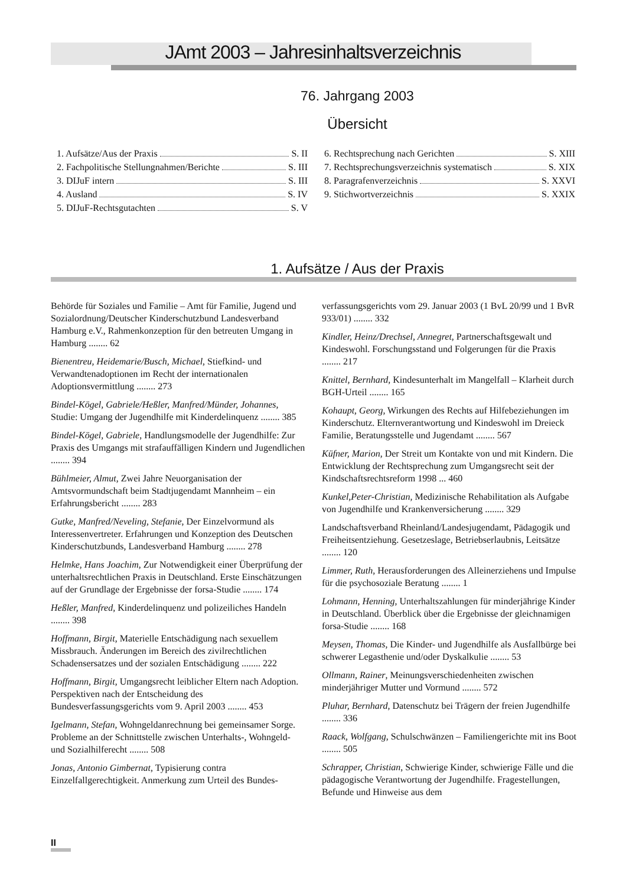JAmt 2003 – Jahresinhaltsverzeichnis
76. Jahrgang 2003
Übersicht
1. Aufsätze/Aus der Praxis S. II
2. Fachpolitische Stellungnahmen/Berichte S. III
3. DIJuF intern S. III
4. Ausland S. IV
5. DIJuF-Rechtsgutachten S. V
6. Rechtsprechung nach Gerichten S. XIII
7. Rechtsprechungsverzeichnis systematisch S. XIX
8. Paragrafenverzeichnis S. XXVI
9. Stichwortverzeichnis S. XXIX
1. Aufsätze / Aus der Praxis
Behörde für Soziales und Familie – Amt für Familie, Jugend und Sozialordnung/Deutscher Kinderschutzbund Landesverband Hamburg e.V., Rahmenkonzeption für den betreuten Umgang in Hamburg ........ 62
Bienentreu, Heidemarie/Busch, Michael, Stiefkind- und Verwandtenadoptionen im Recht der internationalen Adoptionsvermittlung ........ 273
Bindel-Kögel, Gabriele/Heßler, Manfred/Münder, Johannes, Studie: Umgang der Jugendhilfe mit Kinderdelinquenz ........ 385
Bindel-Kögel, Gabriele, Handlungsmodelle der Jugendhilfe: Zur Praxis des Umgangs mit strafauffälligen Kindern und Jugendlichen ........ 394
Bühlmeier, Almut, Zwei Jahre Neuorganisation der Amtsvormundschaft beim Stadtjugendamt Mannheim – ein Erfahrungsbericht ........ 283
Gutke, Manfred/Neveling, Stefanie, Der Einzelvormund als Interessenvertreter. Erfahrungen und Konzeption des Deutschen Kinderschutzbunds, Landesverband Hamburg ........ 278
Helmke, Hans Joachim, Zur Notwendigkeit einer Überprüfung der unterhaltsrechtlichen Praxis in Deutschland. Erste Einschätzungen auf der Grundlage der Ergebnisse der forsa-Studie ........ 174
Heßler, Manfred, Kinderdelinquenz und polizeiliches Handeln ........ 398
Hoffmann, Birgit, Materielle Entschädigung nach sexuellem Missbrauch. Änderungen im Bereich des zivilrechtlichen Schadensersatzes und der sozialen Entschädigung ........ 222
Hoffmann, Birgit, Umgangsrecht leiblicher Eltern nach Adoption. Perspektiven nach der Entscheidung des Bundesverfassungsgerichts vom 9. April 2003 ........ 453
Igelmann, Stefan, Wohngeldanrechnung bei gemeinsamer Sorge. Probleme an der Schnittstelle zwischen Unterhalts-, Wohngeld- und Sozialhilferecht ........ 508
Jonas, Antonio Gimbernat, Typisierung contra Einzelfallgerechtigkeit. Anmerkung zum Urteil des Bundes-
verfassungsgerichts vom 29. Januar 2003 (1 BvL 20/99 und 1 BvR 933/01) ........ 332
Kindler, Heinz/Drechsel, Annegret, Partnerschaftsgewalt und Kindeswohl. Forschungsstand und Folgerungen für die Praxis ........ 217
Knittel, Bernhard, Kindesunterhalt im Mangelfall – Klarheit durch BGH-Urteil ........ 165
Kohaupt, Georg, Wirkungen des Rechts auf Hilfebeziehungen im Kinderschutz. Elternverantwortung und Kindeswohl im Dreieck Familie, Beratungsstelle und Jugendamt ........ 567
Küfner, Marion, Der Streit um Kontakte von und mit Kindern. Die Entwicklung der Rechtsprechung zum Umgangsrecht seit der Kindschaftsrechtsreform 1998 ... 460
Kunkel,Peter-Christian, Medizinische Rehabilitation als Aufgabe von Jugendhilfe und Krankenversicherung ........ 329
Landschaftsverband Rheinland/Landesjugendamt, Pädagogik und Freiheitsentziehung. Gesetzeslage, Betriebserlaubnis, Leitsätze ........ 120
Limmer, Ruth, Herausforderungen des Alleinerziehens und Impulse für die psychosoziale Beratung ........ 1
Lohmann, Henning, Unterhaltszahlungen für minderjährige Kinder in Deutschland. Überblick über die Ergebnisse der gleichnamigen forsa-Studie ........ 168
Meysen, Thomas, Die Kinder- und Jugendhilfe als Ausfallbürge bei schwerer Legasthenie und/oder Dyskalkulie ........ 53
Ollmann, Rainer, Meinungsverschiedenheiten zwischen minderjähriger Mutter und Vormund ........ 572
Pluhar, Bernhard, Datenschutz bei Trägern der freien Jugendhilfe ........ 336
Raack, Wolfgang, Schulschwänzen – Familiengerichte mit ins Boot ........ 505
Schrapper, Christian, Schwierige Kinder, schwierige Fälle und die pädagogische Verantwortung der Jugendhilfe. Fragestellungen, Befunde und Hinweise aus dem
II